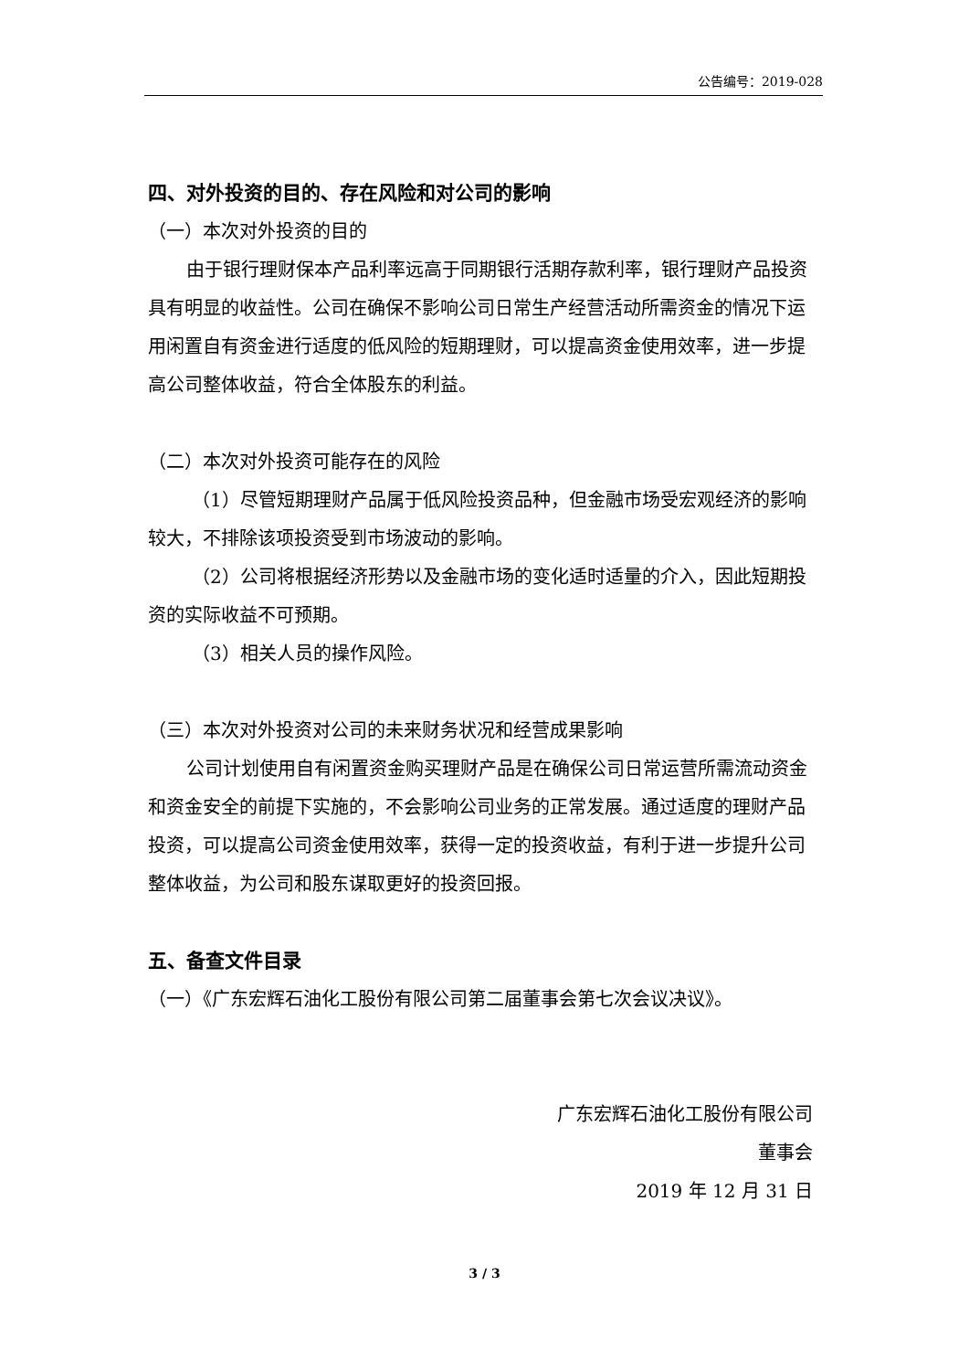公告编号：2019-028
四、对外投资的目的、存在风险和对公司的影响
（一）本次对外投资的目的
由于银行理财保本产品利率远高于同期银行活期存款利率，银行理财产品投资具有明显的收益性。公司在确保不影响公司日常生产经营活动所需资金的情况下运用闲置自有资金进行适度的低风险的短期理财，可以提高资金使用效率，进一步提高公司整体收益，符合全体股东的利益。
（二）本次对外投资可能存在的风险
（1）尽管短期理财产品属于低风险投资品种，但金融市场受宏观经济的影响较大，不排除该项投资受到市场波动的影响。
（2）公司将根据经济形势以及金融市场的变化适时适量的介入，因此短期投资的实际收益不可预期。
（3）相关人员的操作风险。
（三）本次对外投资对公司的未来财务状况和经营成果影响
公司计划使用自有闲置资金购买理财产品是在确保公司日常运营所需流动资金和资金安全的前提下实施的，不会影响公司业务的正常发展。通过适度的理财产品投资，可以提高公司资金使用效率，获得一定的投资收益，有利于进一步提升公司整体收益，为公司和股东谋取更好的投资回报。
五、备查文件目录
（一）《广东宏辉石油化工股份有限公司第二届董事会第七次会议决议》。
广东宏辉石油化工股份有限公司
董事会
2019 年 12 月 31 日
3 / 3